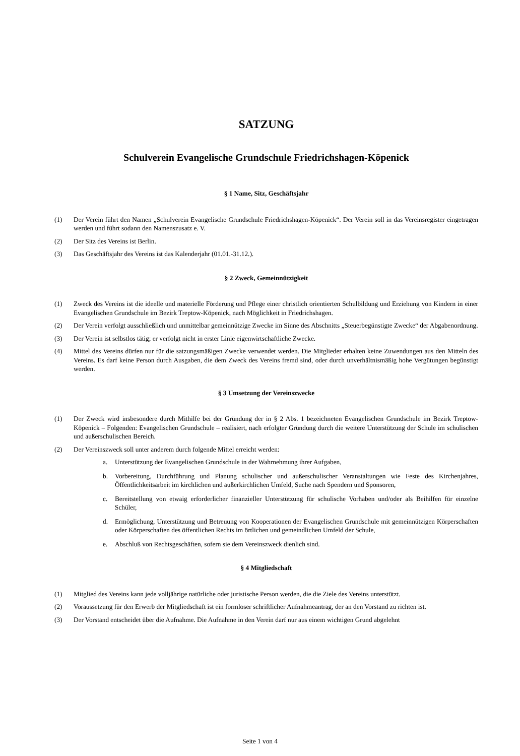SATZUNG
Schulverein Evangelische Grundschule Friedrichshagen-Köpenick
§ 1 Name, Sitz, Geschäftsjahr
(1) Der Verein führt den Namen „Schulverein Evangelische Grundschule Friedrichshagen-Köpenick“. Der Verein soll in das Vereinsregister eingetragen werden und führt sodann den Namenszusatz e. V.
(2) Der Sitz des Vereins ist Berlin.
(3) Das Geschäftsjahr des Vereins ist das Kalenderjahr (01.01.-31.12.).
§ 2 Zweck, Gemeinnützigkeit
(1) Zweck des Vereins ist die ideelle und materielle Förderung und Pflege einer christlich orientierten Schulbildung und Erziehung von Kindern in einer Evangelischen Grundschule im Bezirk Treptow-Köpenick, nach Möglichkeit in Friedrichshagen.
(2) Der Verein verfolgt ausschließlich und unmittelbar gemeinnützige Zwecke im Sinne des Abschnitts „Steuerbegünstigte Zwecke“ der Abgabenordnung.
(3) Der Verein ist selbstlos tätig; er verfolgt nicht in erster Linie eigenwirtschaftliche Zwecke.
(4) Mittel des Vereins dürfen nur für die satzungsmäßigen Zwecke verwendet werden. Die Mitglieder erhalten keine Zuwendungen aus den Mitteln des Vereins. Es darf keine Person durch Ausgaben, die dem Zweck des Vereins fremd sind, oder durch unverhältnismäßig hohe Vergütungen begünstigt werden.
§ 3 Umsetzung der Vereinszwecke
(1) Der Zweck wird insbesondere durch Mithilfe bei der Gründung der in § 2 Abs. 1 bezeichneten Evangelischen Grundschule im Bezirk Treptow-Köpenick – Folgenden: Evangelischen Grundschule – realisiert, nach erfolgter Gründung durch die weitere Unterstützung der Schule im schulischen und außerschulischen Bereich.
(2) Der Vereinszweck soll unter anderem durch folgende Mittel erreicht werden:
a. Unterstützung der Evangelischen Grundschule in der Wahrnehmung ihrer Aufgaben,
b. Vorbereitung, Durchführung und Planung schulischer und außerschulischer Veranstaltungen wie Feste des Kirchenjahres, Öffentlichkeitsarbeit im kirchlichen und außerkirchlichen Umfeld, Suche nach Spendern und Sponsoren,
c. Bereitstellung von etwaig erforderlicher finanzieller Unterstützung für schulische Vorhaben und/oder als Beihilfen für einzelne Schüler,
d. Ermöglichung, Unterstützung und Betreuung von Kooperationen der Evangelischen Grundschule mit gemeinnützigen Körperschaften oder Körperschaften des öffentlichen Rechts im örtlichen und gemeindlichen Umfeld der Schule,
e. Abschluß von Rechtsgeschäften, sofern sie dem Vereinszweck dienlich sind.
§ 4 Mitgliedschaft
(1) Mitglied des Vereins kann jede volljährige natürliche oder juristische Person werden, die die Ziele des Vereins unterstützt.
(2) Voraussetzung für den Erwerb der Mitgliedschaft ist ein formloser schriftlicher Aufnahmeantrag, der an den Vorstand zu richten ist.
(3) Der Vorstand entscheidet über die Aufnahme. Die Aufnahme in den Verein darf nur aus einem wichtigen Grund abgelehnt
Seite 1 von 4